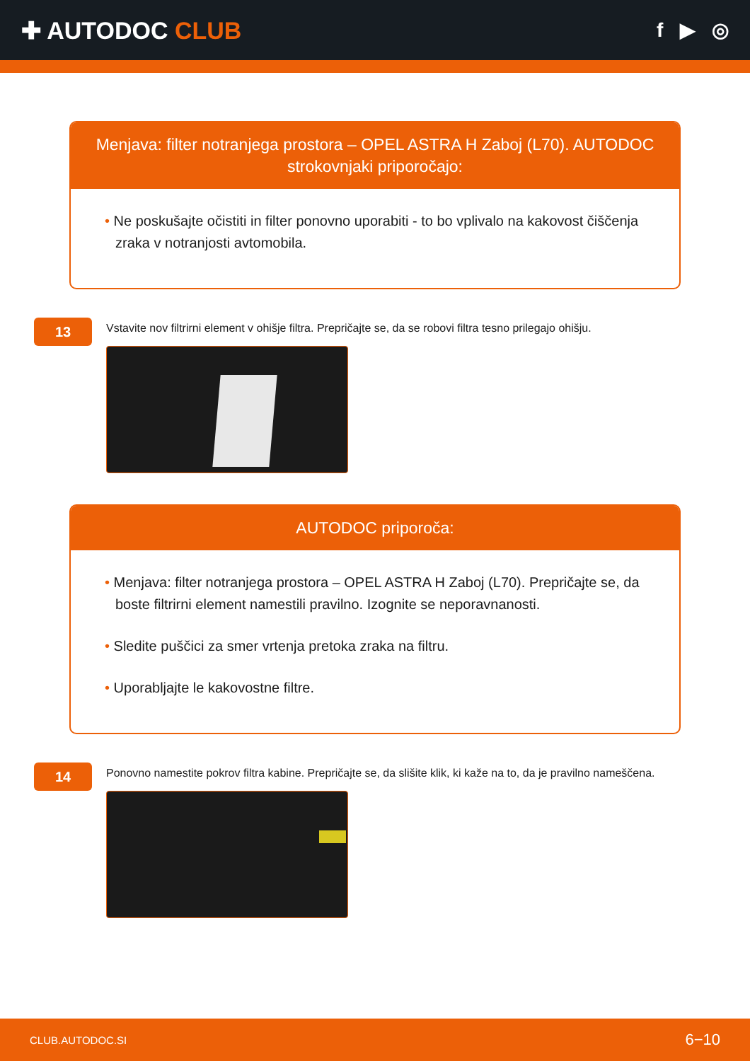✚ AUTODOC CLUB
f ▶ ◎
Menjava: filter notranjega prostora – OPEL ASTRA H Zaboj (L70). AUTODOC strokovnjaki priporočajo:
• Ne poskušajte očistiti in filter ponovno uporabiti - to bo vplivalo na kakovost čiščenja zraka v notranjosti avtomobila.
13
Vstavite nov filtrirni element v ohišje filtra. Prepričajte se, da se robovi filtra tesno prilegajo ohišju.
AUTODOC priporoča:
• Menjava: filter notranjega prostora – OPEL ASTRA H Zaboj (L70). Prepričajte se, da boste filtrirni element namestili pravilno. Izognite se neporavnanosti.
• Sledite puščici za smer vrtenja pretoka zraka na filtru.
• Uporabljajte le kakovostne filtre.
14
Ponovno namestite pokrov filtra kabine. Prepričajte se, da slišite klik, ki kaže na to, da je pravilno nameščena.
CLUB.AUTODOC.SI 6−10